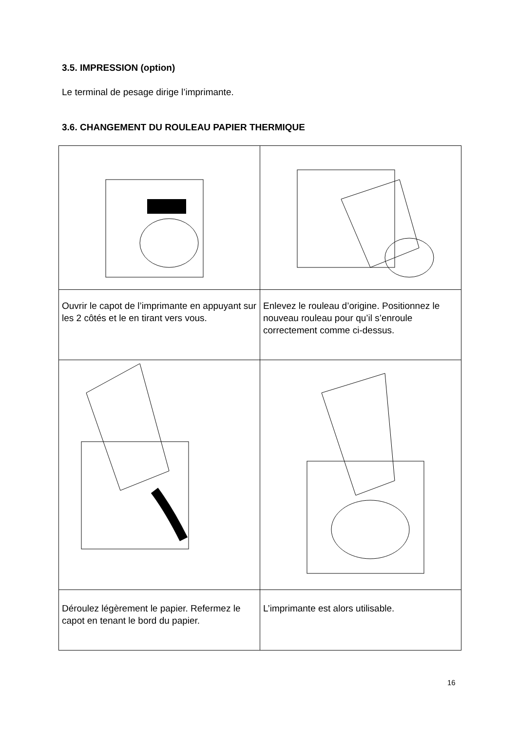3.5. IMPRESSION (option)
Le terminal de pesage dirige l’imprimante.
3.6. CHANGEMENT DU ROULEAU PAPIER THERMIQUE
| Ouvrir le capot de l’imprimante en appuyant sur les 2 côtés et le en tirant vers vous. | Enlevez le rouleau d’origine. Positionnez le nouveau rouleau pour qu’il s’enroule correctement comme ci-dessus. |
| Déroulez légèrement le papier. Refermez le capot en tenant le bord du papier. | L’imprimante est alors utilisable. |
16